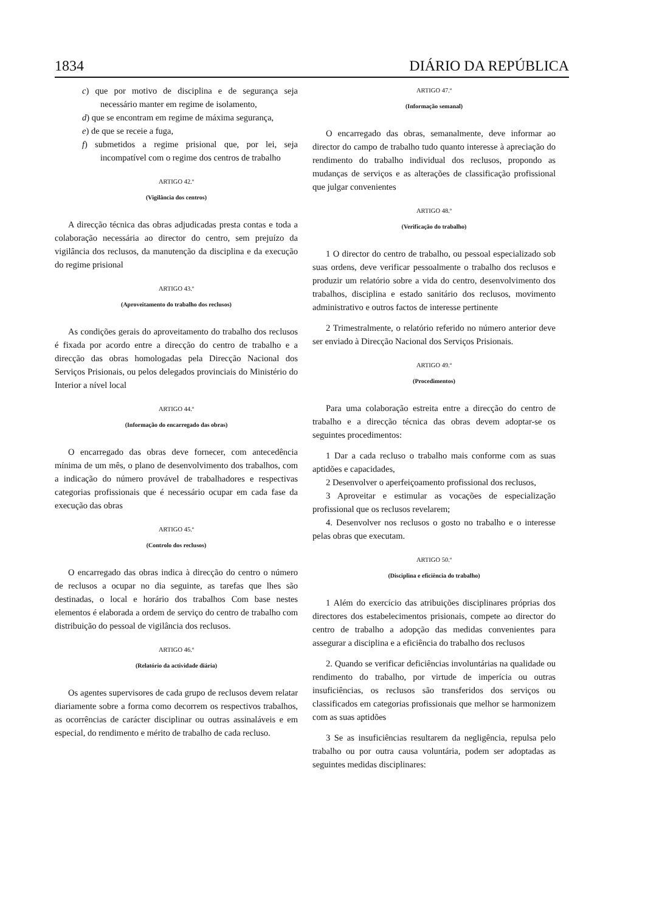1834 DIÁRIO DA REPÚBLICA
c) que por motivo de disciplina e de segurança seja necessário manter em regime de isolamento,
d) que se encontram em regime de máxima segurança,
e) de que se receie a fuga,
f) submetidos a regime prisional que, por lei, seja incompatível com o regime dos centros de trabalho
ARTIGO 42.º
(Vigilância dos centros)
A direcção técnica das obras adjudicadas presta contas e toda a colaboração necessária ao director do centro, sem prejuízo da vigilância dos reclusos, da manutenção da disciplina e da execução do regime prisional
ARTIGO 43.º
(Aproveitamento do trabalho dos reclusos)
As condições gerais do aproveitamento do trabalho dos reclusos é fixada por acordo entre a direcção do centro de trabalho e a direcção das obras homologadas pela Direcção Nacional dos Serviços Prisionais, ou pelos delegados provinciais do Ministério do Interior a nível local
ARTIGO 44.º
(Informação do encarregado das obras)
O encarregado das obras deve fornecer, com antecedência mínima de um mês, o plano de desenvolvimento dos trabalhos, com a indicação do número provável de trabalhadores e respectivas categorias profissionais que é necessário ocupar em cada fase da execução das obras
ARTIGO 45.º
(Controlo dos reclusos)
O encarregado das obras indica à direcção do centro o número de reclusos a ocupar no dia seguinte, as tarefas que lhes são destinadas, o local e horário dos trabalhos Com base nestes elementos é elaborada a ordem de serviço do centro de trabalho com distribuição do pessoal de vigilância dos reclusos.
ARTIGO 46.º
(Relatório da actividade diária)
Os agentes supervisores de cada grupo de reclusos devem relatar diariamente sobre a forma como decorrem os respectivos trabalhos, as ocorrências de carácter disciplinar ou outras assinaláveis e em especial, do rendimento e mérito de trabalho de cada recluso.
ARTIGO 47.º
(Informação semanal)
O encarregado das obras, semanalmente, deve informar ao director do campo de trabalho tudo quanto interesse à apreciação do rendimento do trabalho individual dos reclusos, propondo as mudanças de serviços e as alterações de classificação profissional que julgar convenientes
ARTIGO 48.º
(Verificação do trabalho)
1 O director do centro de trabalho, ou pessoal especializado sob suas ordens, deve verificar pessoalmente o trabalho dos reclusos e produzir um relatório sobre a vida do centro, desenvolvimento dos trabalhos, disciplina e estado sanitário dos reclusos, movimento administrativo e outros factos de interesse pertinente
2 Trimestralmente, o relatório referido no número anterior deve ser enviado à Direcção Nacional dos Serviços Prisionais.
ARTIGO 49.º
(Procedimentos)
Para uma colaboração estreita entre a direcção do centro de trabalho e a direcção técnica das obras devem adoptar-se os seguintes procedimentos:
1 Dar a cada recluso o trabalho mais conforme com as suas aptidões e capacidades,
2 Desenvolver o aperfeiçoamento profissional dos reclusos,
3 Aproveitar e estimular as vocações de especialização profissional que os reclusos revelarem;
4. Desenvolver nos reclusos o gosto no trabalho e o interesse pelas obras que executam.
ARTIGO 50.º
(Disciplina e eficiência do trabalho)
1 Além do exercício das atribuições disciplinares próprias dos directores dos estabelecimentos prisionais, compete ao director do centro de trabalho a adopção das medidas convenientes para assegurar a disciplina e a eficiência do trabalho dos reclusos
2. Quando se verificar deficiências involuntárias na qualidade ou rendimento do trabalho, por virtude de imperícia ou outras insuficiências, os reclusos são transferidos dos serviços ou classificados em categorias profissionais que melhor se harmonizem com as suas aptidões
3 Se as insuficiências resultarem da negligência, repulsa pelo trabalho ou por outra causa voluntária, podem ser adoptadas as seguintes medidas disciplinares: